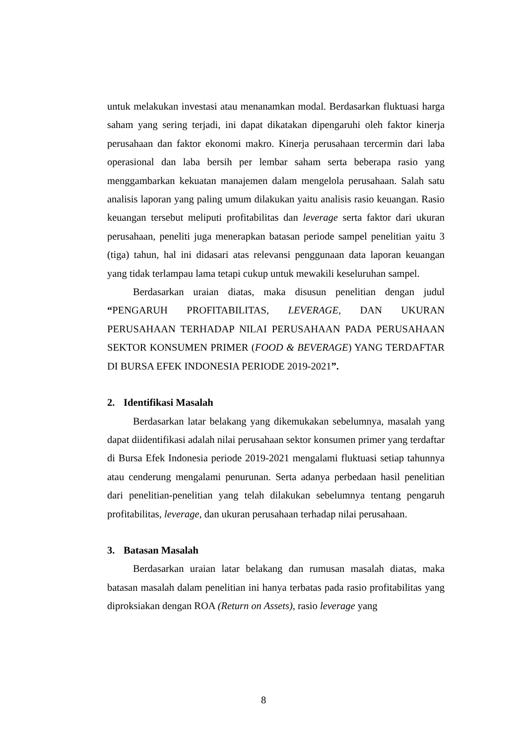untuk melakukan investasi atau menanamkan modal. Berdasarkan fluktuasi harga saham yang sering terjadi, ini dapat dikatakan dipengaruhi oleh faktor kinerja perusahaan dan faktor ekonomi makro. Kinerja perusahaan tercermin dari laba operasional dan laba bersih per lembar saham serta beberapa rasio yang menggambarkan kekuatan manajemen dalam mengelola perusahaan. Salah satu analisis laporan yang paling umum dilakukan yaitu analisis rasio keuangan. Rasio keuangan tersebut meliputi profitabilitas dan leverage serta faktor dari ukuran perusahaan, peneliti juga menerapkan batasan periode sampel penelitian yaitu 3 (tiga) tahun, hal ini didasari atas relevansi penggunaan data laporan keuangan yang tidak terlampau lama tetapi cukup untuk mewakili keseluruhan sampel.
Berdasarkan uraian diatas, maka disusun penelitian dengan judul “PENGARUH PROFITABILITAS, LEVERAGE, DAN UKURAN PERUSAHAAN TERHADAP NILAI PERUSAHAAN PADA PERUSAHAAN SEKTOR KONSUMEN PRIMER (FOOD & BEVERAGE) YANG TERDAFTAR DI BURSA EFEK INDONESIA PERIODE 2019-2021”.
2. Identifikasi Masalah
Berdasarkan latar belakang yang dikemukakan sebelumnya, masalah yang dapat diidentifikasi adalah nilai perusahaan sektor konsumen primer yang terdaftar di Bursa Efek Indonesia periode 2019-2021 mengalami fluktuasi setiap tahunnya atau cenderung mengalami penurunan. Serta adanya perbedaan hasil penelitian dari penelitian-penelitian yang telah dilakukan sebelumnya tentang pengaruh profitabilitas, leverage, dan ukuran perusahaan terhadap nilai perusahaan.
3. Batasan Masalah
Berdasarkan uraian latar belakang dan rumusan masalah diatas, maka batasan masalah dalam penelitian ini hanya terbatas pada rasio profitabilitas yang diproksiakan dengan ROA (Return on Assets), rasio leverage yang
8